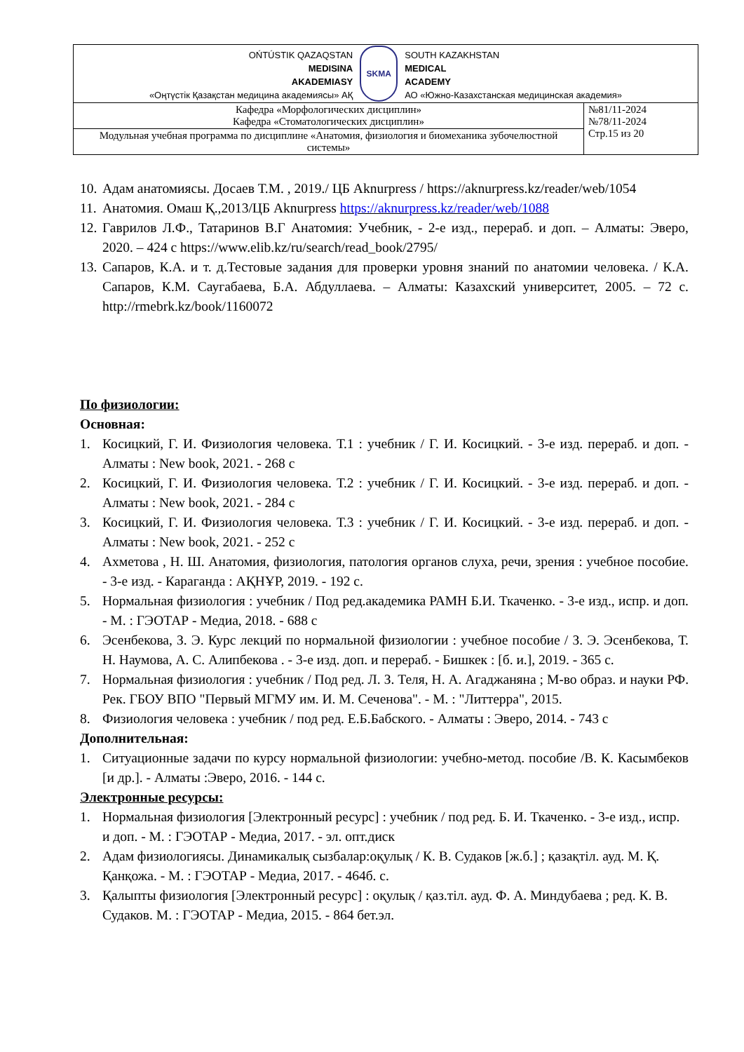| OŃTÚSTIK QAZAQSTAN MEDISINA AKADEMIASY «Оңтүстік Қазақстан медицина академиясы» АҚ SKMA SOUTH KAZAKHSTAN MEDICAL ACADEMY АО «Южно-Казахстанская медицинская академия» | |
| Кафедра «Морфологических дисциплин» Кафедра «Стоматологических дисциплин» | №81/11-2024 №78/11-2024 Стр.15 из 20 |
| Модульная учебная программа по дисциплине «Анатомия, физиология и биомеханика зубочелюстной системы» | |
10. Адам анатомиясы. Досаев Т.М. , 2019./ ЦБ Aknurpress / https://aknurpress.kz/reader/web/1054
11. Анатомия. Омаш Қ.,2013/ЦБ Aknurpress https://aknurpress.kz/reader/web/1088
12. Гаврилов Л.Ф., Татаринов В.Г Анатомия: Учебник, - 2-е изд., перераб. и доп. – Алматы: Эверо, 2020. – 424 с https://www.elib.kz/ru/search/read_book/2795/
13. Сапаров, К.А. и т. д.Тестовые задания для проверки уровня знаний по анатомии человека. / К.А. Сапаров, К.М. Саугабаева, Б.А. Абдуллаева. – Алматы: Казахский университет, 2005. – 72 с. http://rmebrk.kz/book/1160072
По физиологии:
Основная:
1. Косицкий, Г. И. Физиология человека. Т.1 : учебник / Г. И. Косицкий. - 3-е изд. перераб. и доп. - Алматы : New book, 2021. - 268 с
2. Косицкий, Г. И. Физиология человека. Т.2 : учебник / Г. И. Косицкий. - 3-е изд. перераб. и доп. - Алматы : New book, 2021. - 284 с
3. Косицкий, Г. И. Физиология человека. Т.3 : учебник / Г. И. Косицкий. - 3-е изд. перераб. и доп. - Алматы : New book, 2021. - 252 с
4. Ахметова , Н. Ш. Анатомия, физиология, патология органов слуха, речи, зрения : учебное пособие. - 3-е изд. - Караганда : АҚНҰР, 2019. - 192 с.
5. Нормальная физиология : учебник / Под ред.академика РАМН Б.И. Ткаченко. - 3-е изд., испр. и доп. - М. : ГЭОТАР - Медиа, 2018. - 688 с
6. Эсенбекова, З. Э. Курс лекций по нормальной физиологии : учебное пособие / З. Э. Эсенбекова, Т. Н. Наумова, А. С. Алипбекова . - 3-е изд. доп. и перераб. - Бишкек : [б. и.], 2019. - 365 с.
7. Нормальная физиология : учебник / Под ред. Л. З. Теля, Н. А. Агаджаняна ; М-во образ. и науки РФ. Рек. ГБОУ ВПО "Первый МГМУ им. И. М. Сеченова". - М. : "Литтерра", 2015.
8. Физиология человека : учебник / под ред. Е.Б.Бабского. - Алматы : Эверо, 2014. - 743 с
Дополнительная:
1. Ситуационные задачи по курсу нормальной физиологии: учебно-метод. пособие /В. К. Касымбеков [и др.]. - Алматы :Эверо, 2016. - 144 с.
Электронные ресурсы:
1. Нормальная физиология [Электронный ресурс] : учебник / под ред. Б. И. Ткаченко. - 3-е изд., испр. и доп. - М. : ГЭОТАР - Медиа, 2017. - эл. опт.диск
2. Адам физиологиясы. Динамикалық сызбалар:оқулық / К. В. Судаков [ж.б.] ; қазақтіл. ауд. М. Қ. Қанқожа. - М. : ГЭОТАР - Медиа, 2017. - 464б. с.
3. Қалыпты физиология [Электронный ресурс] : оқулық / қаз.тіл. ауд. Ф. А. Миндубаева ; ред. К. В. Судаков. М. : ГЭОТАР - Медиа, 2015. - 864 бет.эл.